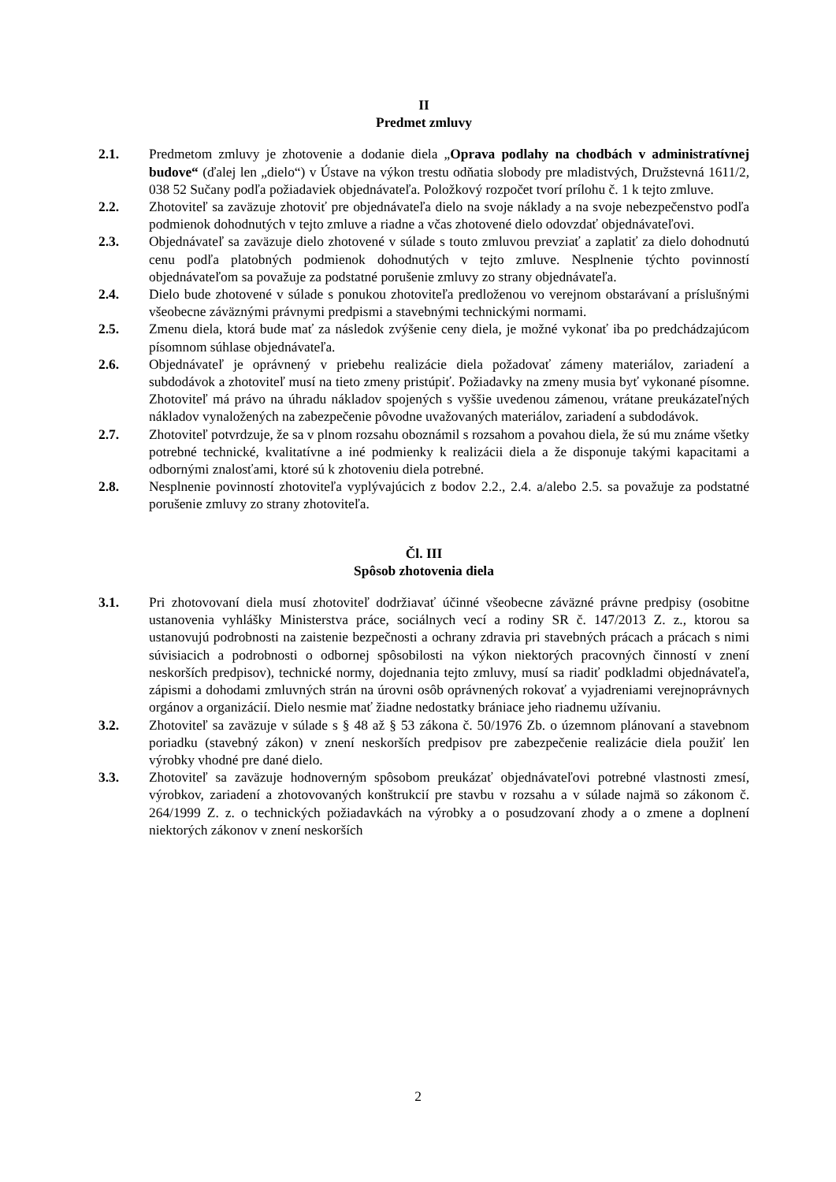II
Predmet zmluvy
2.1. Predmetom zmluvy je zhotovenie a dodanie diela „Oprava podlahy na chodbách v administratívnej budove“ (ďalej len „dielo“) v Ústave na výkon trestu odňatia slobody pre mladistvých, Družstevná 1611/2, 038 52 Sučany podľa požiadaviek objednávateľa. Položkový rozpočet tvorí prílohu č. 1 k tejto zmluve.
2.2. Zhotoviteľ sa zaväzuje zhotoviť pre objednávateľa dielo na svoje náklady a na svoje nebezpečenstvo podľa podmienok dohodnutých v tejto zmluve a riadne a včas zhotovené dielo odovzdať objednávateľovi.
2.3. Objednávateľ sa zaväzuje dielo zhotovené v súlade s touto zmluvou prevziať a zaplatiť za dielo dohodnutú cenu podľa platobných podmienok dohodnutých v tejto zmluve. Nesplnenie týchto povinností objednávateľom sa považuje za podstatné porušenie zmluvy zo strany objednávateľa.
2.4. Dielo bude zhotovené v súlade s ponukou zhotoviteľa predloženou vo verejnom obstarávaní a príslušnými všeobecne záväznými právnymi predpismi a stavebnými technickými normami.
2.5. Zmenu diela, ktorá bude mať za následok zvýšenie ceny diela, je možné vykonať iba po predchádzajúcom písomnom súhlase objednávateľa.
2.6. Objednávateľ je oprávnený v priebehu realizácie diela požadovať zámeny materiálov, zariadení a subdodávok a zhotoviteľ musí na tieto zmeny pristúpiť. Požiadavky na zmeny musia byť vykonané písomne. Zhotoviteľ má právo na úhradu nákladov spojených s vyššie uvedenou zámenou, vrátane preukázateľných nákladov vynaložených na zabezpečenie pôvodne uvažovaných materiálov, zariadení a subdodávok.
2.7. Zhotoviteľ potvrdzuje, že sa v plnom rozsahu oboznámil s rozsahom a povahou diela, že sú mu známe všetky potrebné technické, kvalitatívne a iné podmienky k realizácii diela a že disponuje takými kapacitami a odbornými znalosťami, ktoré sú k zhotoveniu diela potrebné.
2.8. Nesplnenie povinností zhotoviteľa vyplývajúcich z bodov 2.2., 2.4. a/alebo 2.5. sa považuje za podstatné porušenie zmluvy zo strany zhotoviteľa.
Čl. III
Spôsob zhotovenia diela
3.1. Pri zhotovovaní diela musí zhotoviteľ dodržiavať účinné všeobecne záväzné právne predpisy (osobitne ustanovenia vyhlášky Ministerstva práce, sociálnych vecí a rodiny SR č. 147/2013 Z. z., ktorou sa ustanovujú podrobnosti na zaistenie bezpečnosti a ochrany zdravia pri stavebných prácach a prácach s nimi súvisiacich a podrobnosti o odbornej spôsobilosti na výkon niektorých pracovných činností v znení neskorších predpisov), technické normy, dojednania tejto zmluvy, musí sa riadiť podkladmi objednávateľa, zápismi a dohodami zmluvných strán na úrovni osôb oprávnených rokovať a vyjadreniami verejnoprávnych orgánov a organizácií. Dielo nesmie mať žiadne nedostatky brániace jeho riadnemu užívaniu.
3.2. Zhotoviteľ sa zaväzuje v súlade s § 48 až § 53 zákona č. 50/1976 Zb. o územnom plánovaní a stavebnom poriadku (stavebný zákon) v znení neskorších predpisov pre zabezpečenie realizácie diela použiť len výrobky vhodné pre dané dielo.
3.3. Zhotoviteľ sa zaväzuje hodnoverným spôsobom preukázať objednávateľovi potrebné vlastnosti zmesí, výrobkov, zariadení a zhotovovaných konštrukcií pre stavbu v rozsahu a v súlade najmä so zákonom č. 264/1999 Z. z. o technických požiadavkách na výrobky a o posudzovaní zhody a o zmene a doplnení niektorých zákonov v znení neskorších
2